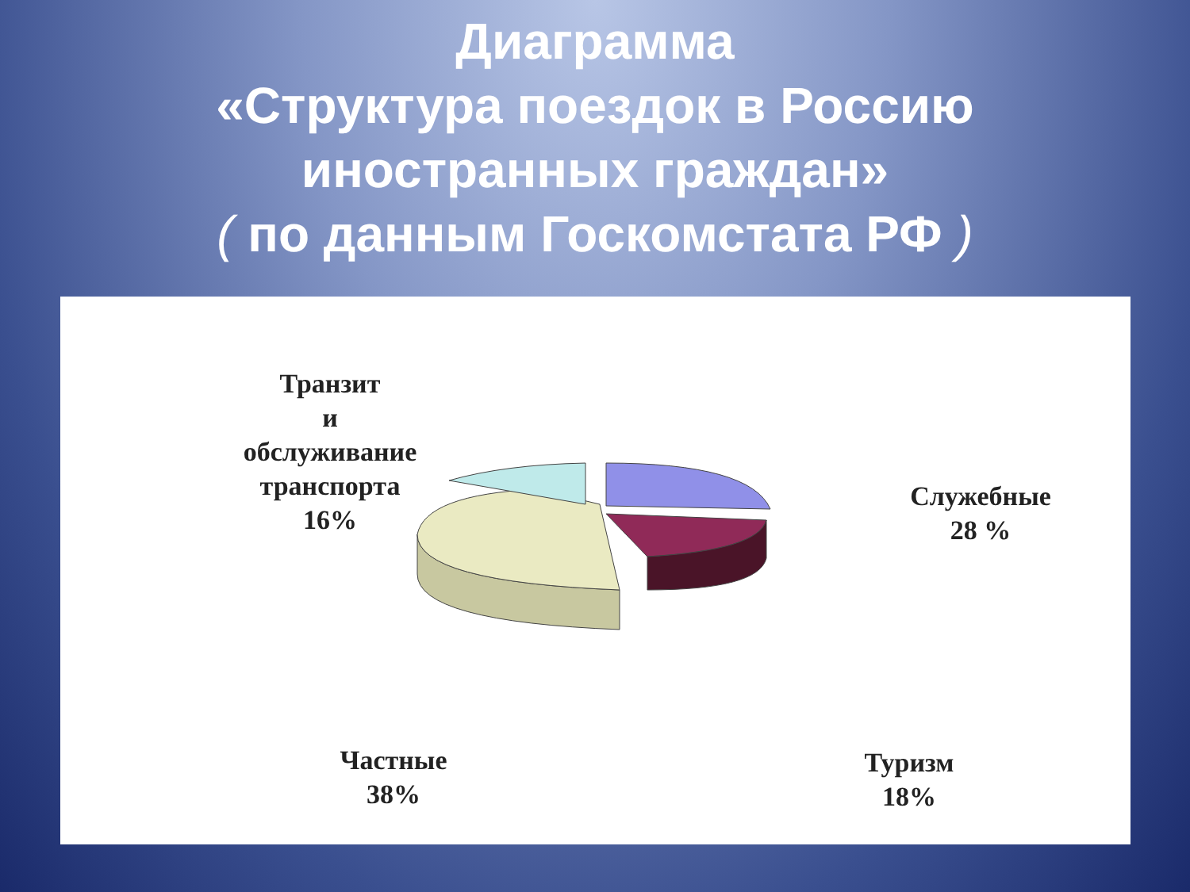Диаграмма
«Структура поездок в Россию
иностранных граждан»
( по данным Госкомстата РФ )
Транзит
и
обслуживание
транспорта
16%
Служебные
28 %
Частные
38%
Туризм
18%